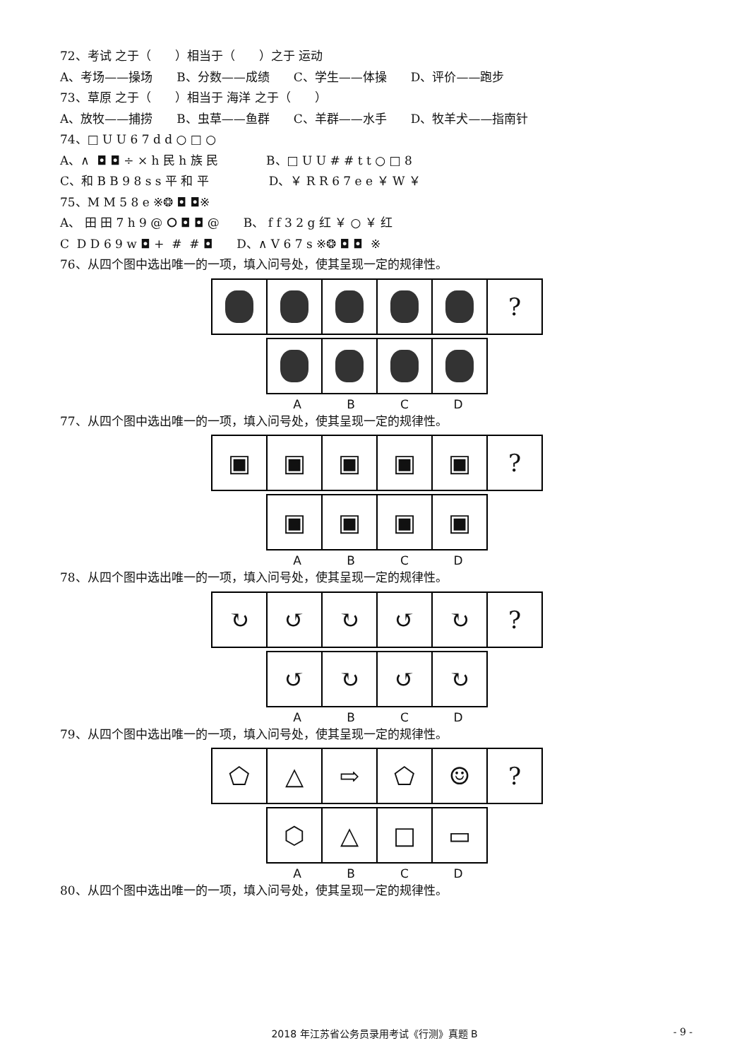72、考试 之于（　　）相当于（　　）之于 运动
A、考场——操场　　B、分数——成绩　　C、学生——体操　　D、评价——跑步
73、草原 之于（　　）相当于 海洋 之于（　　）
A、放牧——捕捞　　B、虫草——鱼群　　C、羊群——水手　　D、牧羊犬——指南针
74、□ U U 6 7 d d ○ □ ○
A、∧ ◘ ◘ ÷ × h 民 h 族 民　　　　B、□ U U # # t t ○ □ 8
C、和 B B 9 8 s s 平 和 平　　　　　D、￥ R R 6 7 e e ￥ W ￥
75、M M 5 8 e ※❂ ◘ ◘※
A、 田 田 7 h 9 @ ⭘ ◘ ◘ @　　B、 f f 3 2 g 红 ￥ ○ ￥ 红
C D D 6 9 w ◘ + # # ◘　　D、∧ V 6 7 s ※❂ ◘ ◘ ※
76、从四个图中选出唯一的一项，填入问号处，使其呈现一定的规律性。
?
A B C D
77、从四个图中选出唯一的一项，填入问号处，使其呈现一定的规律性。
▣ ▣ ▣ ▣ ▣ ?
▣ ▣ ▣ ▣
A B C D
78、从四个图中选出唯一的一项，填入问号处，使其呈现一定的规律性。
↻ ↺ ↻ ↺ ↻ ?
↺ ↻ ↺ ↻
A B C D
79、从四个图中选出唯一的一项，填入问号处，使其呈现一定的规律性。
⬠ △ ⇨ ⬠ ☺ ?
⬡ △ □ ▭
A B C D
80、从四个图中选出唯一的一项，填入问号处，使其呈现一定的规律性。
2018 年江苏省公务员录用考试《行测》真题 B - 9 -